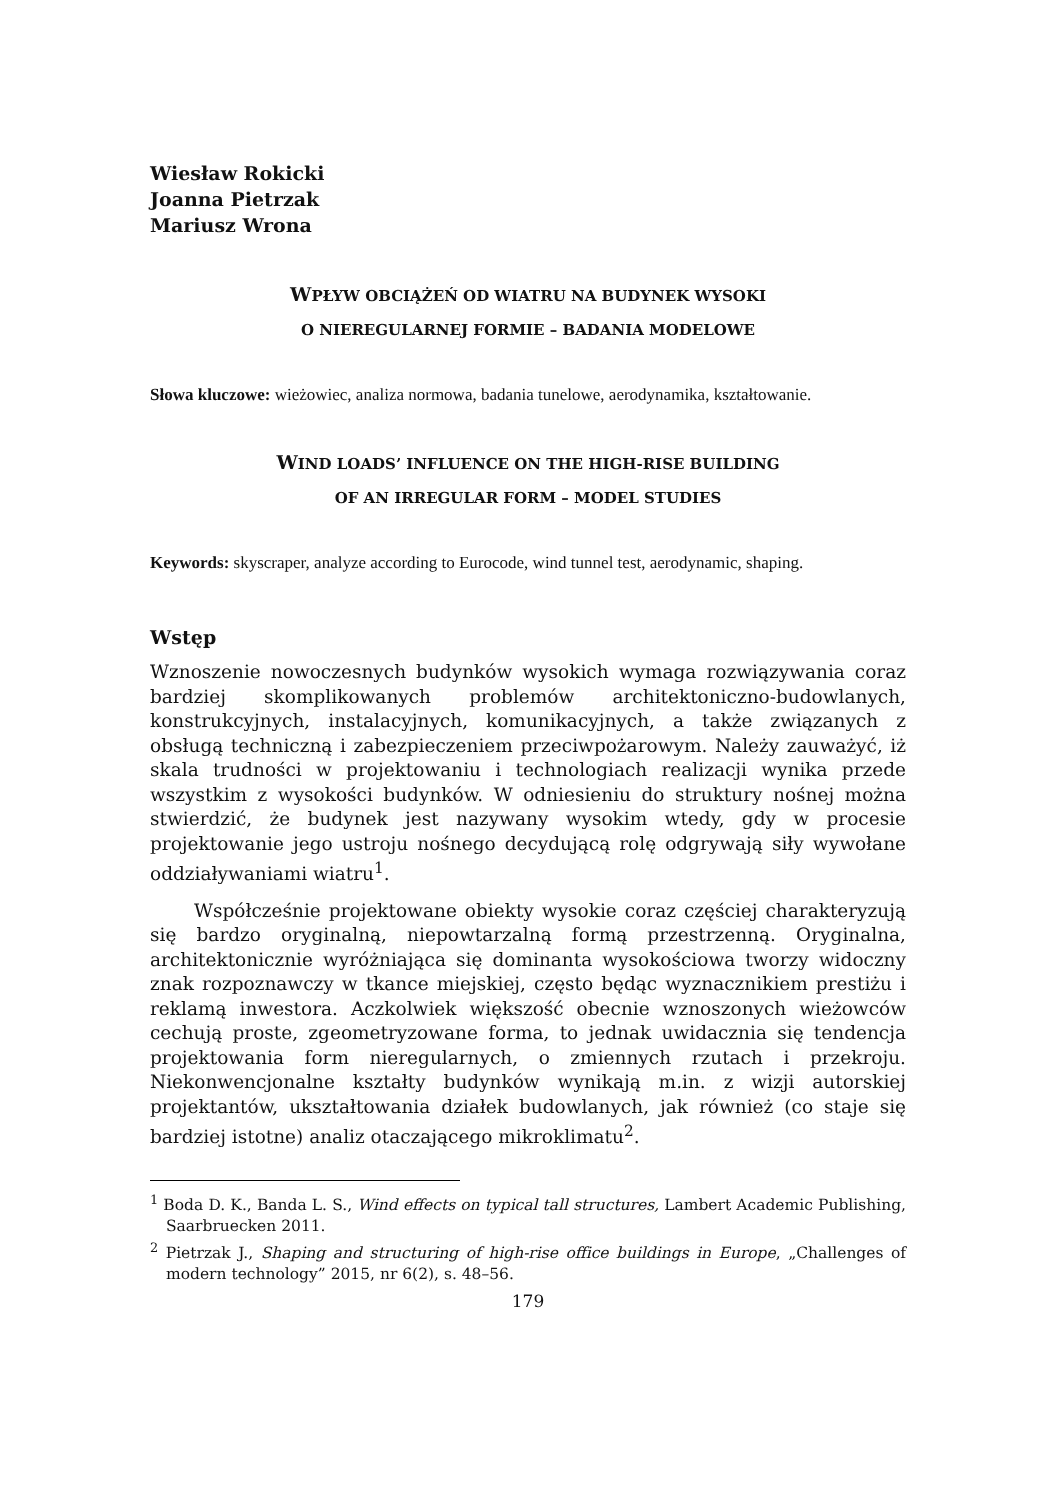Wiesław Rokicki
Joanna Pietrzak
Mariusz Wrona
WPŁYW OBCIĄŻEŃ OD WIATRU NA BUDYNEK WYSOKI
O NIEREGULARNEJ FORMIE – BADANIA MODELOWE
Słowa kluczowe: wieżowiec, analiza normowa, badania tunelowe, aerodynamika, kształtowanie.
WIND LOADS’ INFLUENCE ON THE HIGH-RISE BUILDING
OF AN IRREGULAR FORM – MODEL STUDIES
Keywords: skyscraper, analyze according to Eurocode, wind tunnel test, aerodynamic, shaping.
Wstęp
Wznoszenie nowoczesnych budynków wysokich wymaga rozwiązywania coraz bardziej skomplikowanych problemów architektoniczno-budowlanych, konstrukcyjnych, instalacyjnych, komunikacyjnych, a także związanych z obsługą techniczną i zabezpieczeniem przeciwpożarowym. Należy zauważyć, iż skala trudności w projektowaniu i technologiach realizacji wynika przede wszystkim z wysokości budynków. W odniesieniu do struktury nośnej można stwierdzić, że budynek jest nazywany wysokim wtedy, gdy w procesie projektowanie jego ustroju nośnego decydującą rolę odgrywają siły wywołane oddziaływaniami wiatru<sup>1</sup>.
Współcześnie projektowane obiekty wysokie coraz częściej charakteryzują się bardzo oryginalną, niepowtarzalną formą przestrzenną. Oryginalna, architektonicznie wyróżniająca się dominanta wysokościowa tworzy widoczny znak rozpoznawczy w tkance miejskiej, często będąc wyznacznikiem prestiżu i reklamą inwestora. Aczkolwiek większość obecnie wznoszonych wieżowców cechują proste, zgeometryzowane forma, to jednak uwidacznia się tendencja projektowania form nieregularnych, o zmiennych rzutach i przekroju. Niekonwencjonalne kształty budynków wynikają m.in. z wizji autorskiej projektantów, ukształtowania działek budowlanych, jak również (co staje się bardziej istotne) analiz otaczającego mikroklimatu<sup>2</sup>.
<sup>1</sup> Boda D. K., Banda L. S., Wind effects on typical tall structures, Lambert Academic Publishing, Saarbruecken 2011.
<sup>2</sup> Pietrzak J., Shaping and structuring of high-rise office buildings in Europe, „Challenges of modern technology” 2015, nr 6(2), s. 48–56.
179